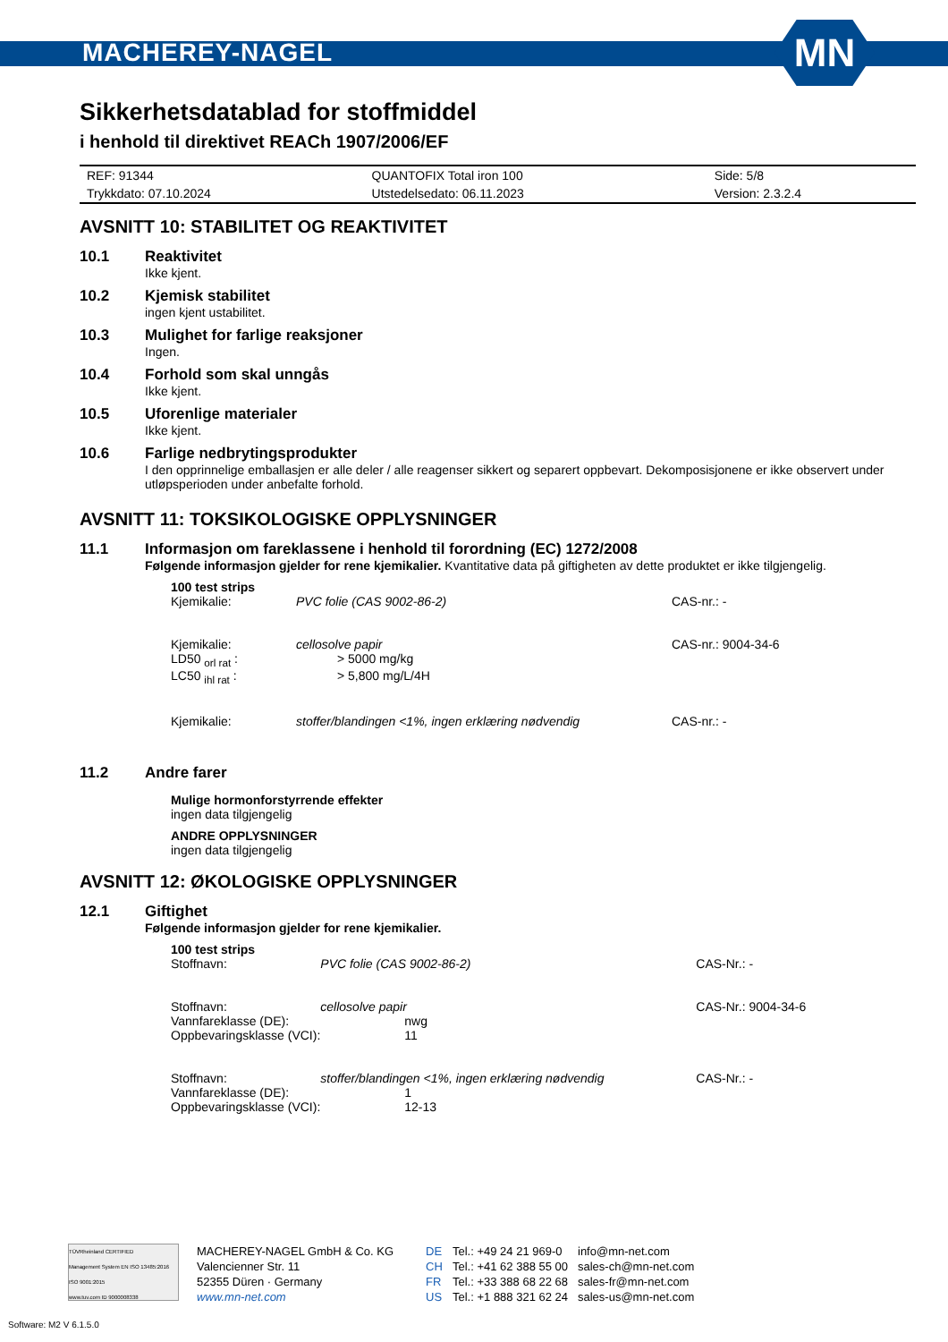MACHEREY-NAGEL
MN
Sikkerhetsdatablad for stoffmiddel
i henhold til direktivet REACh 1907/2006/EF
| REF: 91344 | QUANTOFIX Total iron 100 | Side: 5/8 |
| Trykkdato: 07.10.2024 | Utstedelsedato: 06.11.2023 | Version: 2.3.2.4 |
AVSNITT 10: STABILITET OG REAKTIVITET
10.1 Reaktivitet
Ikke kjent.
10.2 Kjemisk stabilitet
ingen kjent ustabilitet.
10.3 Mulighet for farlige reaksjoner
Ingen.
10.4 Forhold som skal unngås
Ikke kjent.
10.5 Uforenlige materialer
Ikke kjent.
10.6 Farlige nedbrytingsprodukter
I den opprinnelige emballasjen er alle deler / alle reagenser sikkert og separert oppbevart. Dekomposisjonene er ikke observert under utløpsperioden under anbefalte forhold.
AVSNITT 11: TOKSIKOLOGISKE OPPLYSNINGER
11.1 Informasjon om fareklassene i henhold til forordning (EC) 1272/2008
Følgende informasjon gjelder for rene kjemikalier. Kvantitative data på giftigheten av dette produktet er ikke tilgjengelig.
| 100 test strips | | |
| Kjemikalie: | PVC folie (CAS 9002-86-2) | CAS-nr.: - |
| Kjemikalie: | cellosolve papir | CAS-nr.: 9004-34-6 |
| LD50 <sub>orl rat</sub> : | > 5000 mg/kg | |
| LC50 <sub>ihl rat</sub> : | > 5,800 mg/L/4H | |
| Kjemikalie: | stoffer/blandingen <1%, ingen erklæring nødvendig | CAS-nr.: - |
11.2 Andre farer
Mulige hormonforstyrrende effekter
ingen data tilgjengelig
ANDRE OPPLYSNINGER
ingen data tilgjengelig
AVSNITT 12: ØKOLOGISKE OPPLYSNINGER
12.1 Giftighet
Følgende informasjon gjelder for rene kjemikalier.
| 100 test strips | | |
| Stoffnavn: | PVC folie (CAS 9002-86-2) | CAS-Nr.: - |
| Stoffnavn: | cellosolve papir | CAS-Nr.: 9004-34-6 |
| Vannfareklasse (DE): | nwg | |
| Oppbevaringsklasse (VCI): | 11 | |
| Stoffnavn: | stoffer/blandingen <1%, ingen erklæring nødvendig | CAS-Nr.: - |
| Vannfareklasse (DE): | 1 | |
| Oppbevaringsklasse (VCI): | 12-13 | |
TÜVRheinland CERTIFIED
Management System EN ISO 13485:2016 ISO 9001:2015
www.tuv.com ID 9000008338
MACHEREY-NAGEL GmbH & Co. KG
Valencienner Str. 11
52355 Düren · Germany
www.mn-net.com
DE
CH
FR
US
Tel.: +49 24 21 969-0
Tel.: +41 62 388 55 00
Tel.: +33 388 68 22 68
Tel.: +1 888 321 62 24
info@mn-net.com
sales-ch@mn-net.com
sales-fr@mn-net.com
sales-us@mn-net.com
Software: M2 V 6.1.5.0